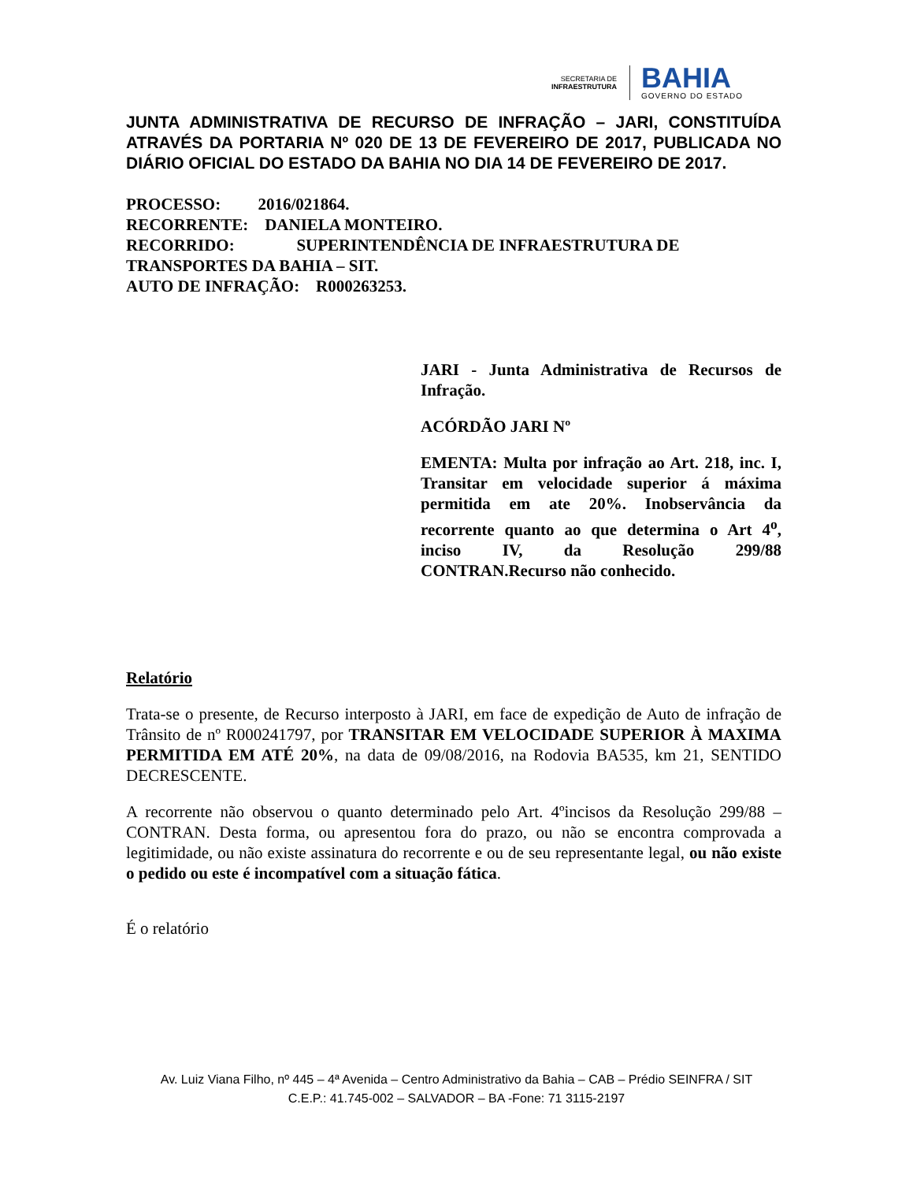SECRETARIA DE
INFRAESTRUTURA
BAHIA
GOVERNO DO ESTADO
JUNTA ADMINISTRATIVA DE RECURSO DE INFRAÇÃO – JARI, CONSTITUÍDA ATRAVÉS DA PORTARIA Nº 020 DE 13 DE FEVEREIRO DE 2017, PUBLICADA NO DIÁRIO OFICIAL DO ESTADO DA BAHIA NO DIA 14 DE FEVEREIRO DE 2017.
PROCESSO: 2016/021864.
RECORRENTE: DANIELA MONTEIRO.
RECORRIDO: SUPERINTENDÊNCIA DE INFRAESTRUTURA DE TRANSPORTES DA BAHIA – SIT.
AUTO DE INFRAÇÃO: R000263253.
JARI - Junta Administrativa de Recursos de Infração.
ACÓRDÃO JARI Nº
EMENTA: Multa por infração ao Art. 218, inc. I, Transitar em velocidade superior á máxima permitida em ate 20%. Inobservância da recorrente quanto ao que determina o Art 4<sup>o</sup>, inciso IV, da Resolução 299/88 CONTRAN.Recurso não conhecido.
Relatório
Trata-se o presente, de Recurso interposto à JARI, em face de expedição de Auto de infração de Trânsito de nº R000241797, por TRANSITAR EM VELOCIDADE SUPERIOR À MAXIMA PERMITIDA EM ATÉ 20%, na data de 09/08/2016, na Rodovia BA535, km 21, SENTIDO DECRESCENTE.
A recorrente não observou o quanto determinado pelo Art. 4ºincisos da Resolução 299/88 – CONTRAN. Desta forma, ou apresentou fora do prazo, ou não se encontra comprovada a legitimidade, ou não existe assinatura do recorrente e ou de seu representante legal, ou não existe o pedido ou este é incompatível com a situação fática.
É o relatório
Av. Luiz Viana Filho, nº 445 – 4ª Avenida – Centro Administrativo da Bahia – CAB – Prédio SEINFRA / SIT
C.E.P.: 41.745-002 – SALVADOR – BA -Fone: 71 3115-2197